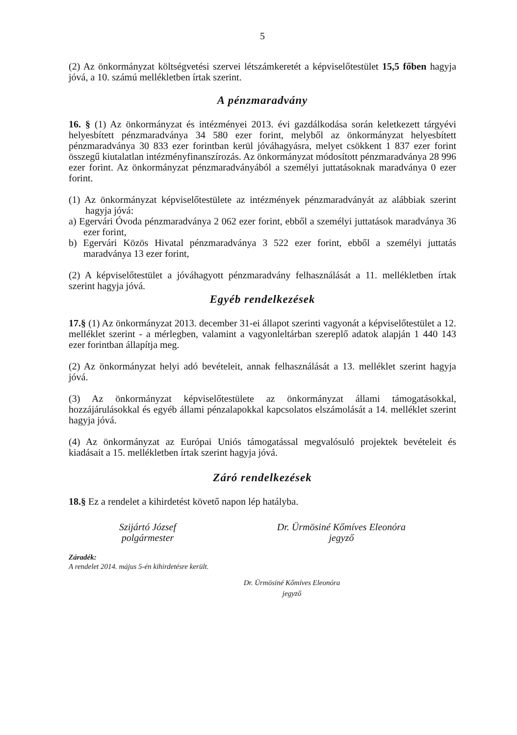5
(2) Az önkormányzat költségvetési szervei létszámkeretét a képviselőtestület 15,5 főben hagyja jóvá, a 10. számú mellékletben írtak szerint.
A pénzmaradvány
16. § (1) Az önkormányzat és intézményei 2013. évi gazdálkodása során keletkezett tárgyévi helyesbített pénzmaradványa 34 580 ezer forint, melyből az önkormányzat helyesbített pénzmaradványa 30 833 ezer forintban kerül jóváhagyásra, melyet csökkent 1 837 ezer forint összegű kiutalatlan intézményfinanszírozás. Az önkormányzat módosított pénzmaradványa 28 996 ezer forint. Az önkormányzat pénzmaradványából a személyi juttatásoknak maradványa 0 ezer forint.
(1) Az önkormányzat képviselőtestülete az intézmények pénzmaradványát az alábbiak szerint hagyja jóvá:
a) Egervári Óvoda pénzmaradványa 2 062 ezer forint, ebből a személyi juttatások maradványa 36 ezer forint,
b) Egervári Közös Hivatal pénzmaradványa 3 522 ezer forint, ebből a személyi juttatás maradványa 13 ezer forint,
(2) A képviselőtestület a jóváhagyott pénzmaradvány felhasználását a 11. mellékletben írtak szerint hagyja jóvá.
Egyéb rendelkezések
17.§ (1) Az önkormányzat 2013. december 31-ei állapot szerinti vagyonát a képviselőtestület a 12. melléklet szerint - a mérlegben, valamint a vagyonleltárban szereplő adatok alapján 1 440 143 ezer forintban állapítja meg.
(2) Az önkormányzat helyi adó bevételeit, annak felhasználását a 13. melléklet szerint hagyja jóvá.
(3) Az önkormányzat képviselőtestülete az önkormányzat állami támogatásokkal, hozzájárulásokkal és egyéb állami pénzalapokkal kapcsolatos elszámolását a 14. melléklet szerint hagyja jóvá.
(4) Az önkormányzat az Európai Uniós támogatással megvalósuló projektek bevételeit és kiadásait a 15. mellékletben írtak szerint hagyja jóvá.
Záró rendelkezések
18.§ Ez a rendelet a kihirdetést követő napon lép hatályba.
Szijártó József
polgármester
Dr. Ürmösiné Kőmíves Eleonóra
jegyző
Záradék:
A rendelet 2014. május 5-én kihirdetésre került.
Dr. Ürmösiné Kőmíves Eleonóra
jegyző